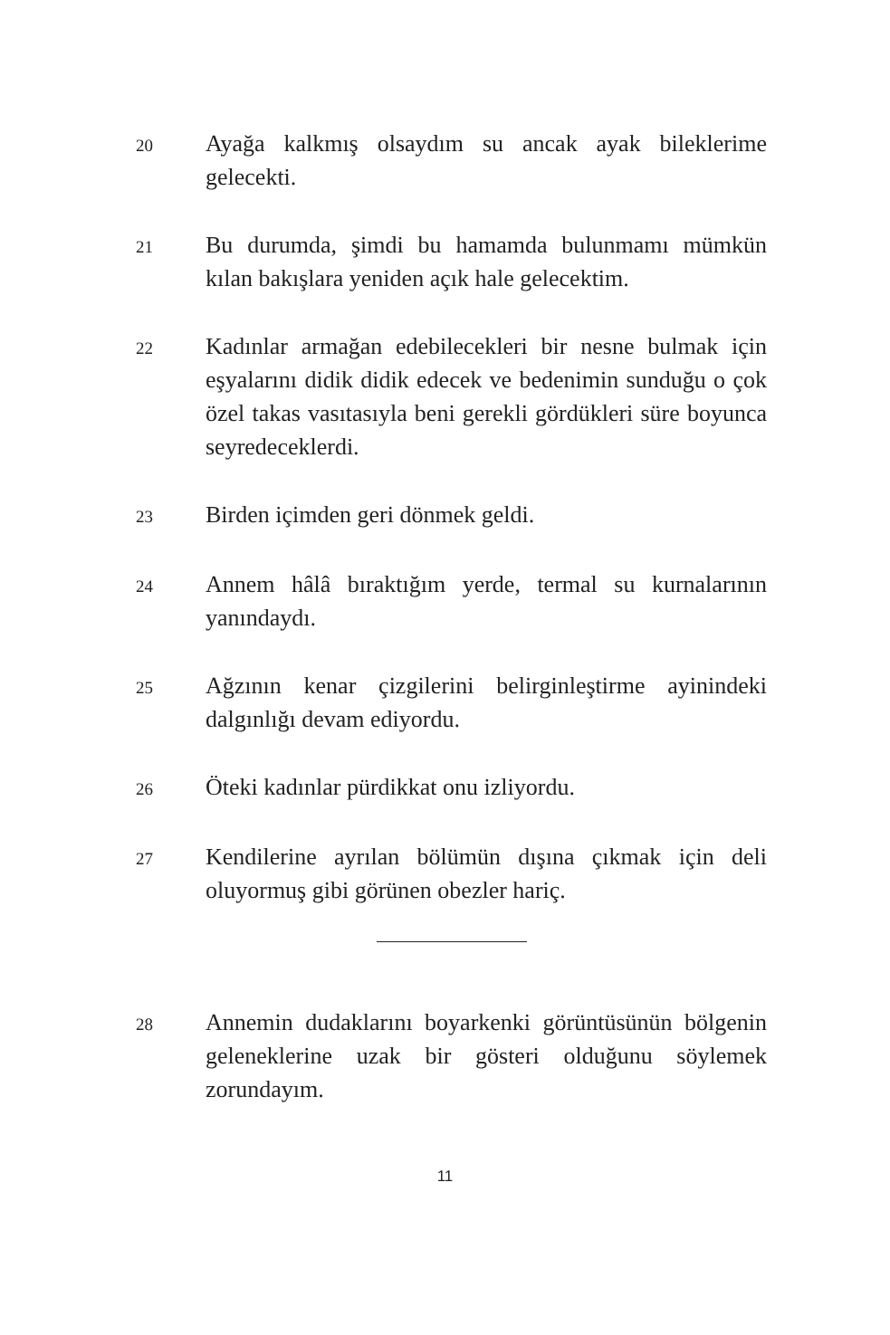20
Ayağa kalkmış olsaydım su ancak ayak bileklerime gelecekti.
21
Bu durumda, şimdi bu hamamda bulunmamı mümkün kılan bakışlara yeniden açık hale gelecektim.
22
Kadınlar armağan edebilecekleri bir nesne bulmak için eşyalarını didik didik edecek ve bedenimin sunduğu o çok özel takas vasıtasıyla beni gerekli gördükleri süre boyunca seyredeceklerdi.
23
Birden içimden geri dönmek geldi.
24
Annem hâlâ bıraktığım yerde, termal su kurnalarının yanındaydı.
25
Ağzının kenar çizgilerini belirginleştirme ayinindeki dalgınlığı devam ediyordu.
26
Öteki kadınlar pürdikkat onu izliyordu.
27
Kendilerine ayrılan bölümün dışına çıkmak için deli oluyormuş gibi görünen obezler hariç.
28
Annemin dudaklarını boyarkenki görüntüsünün bölgenin geleneklerine uzak bir gösteri olduğunu söylemek zorundayım.
11